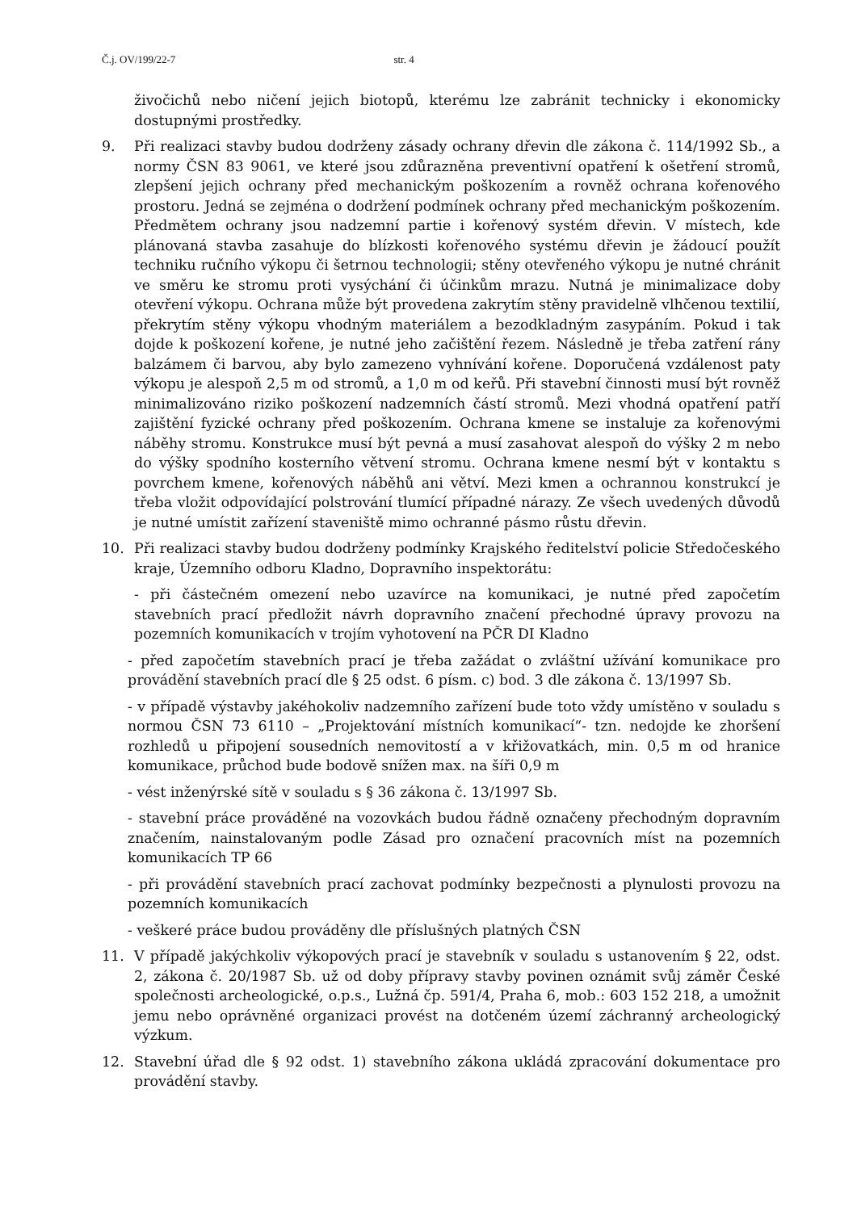Č.j. OV/199/22-7 str. 4
živočichů nebo ničení jejich biotopů, kterému lze zabránit technicky i ekonomicky dostupnými prostředky.
9. Při realizaci stavby budou dodrženy zásady ochrany dřevin dle zákona č. 114/1992 Sb., a normy ČSN 83 9061, ve které jsou zdůrazněna preventivní opatření k ošetření stromů, zlepšení jejich ochrany před mechanickým poškozením a rovněž ochrana kořenového prostoru. Jedná se zejména o dodržení podmínek ochrany před mechanickým poškozením. Předmětem ochrany jsou nadzemní partie i kořenový systém dřevin. V místech, kde plánovaná stavba zasahuje do blízkosti kořenového systému dřevin je žádoucí použít techniku ručního výkopu či šetrnou technologii; stěny otevřeného výkopu je nutné chránit ve směru ke stromu proti vysýchání či účinkům mrazu. Nutná je minimalizace doby otevření výkopu. Ochrana může být provedena zakrytím stěny pravidelně vlhčenou textilií, překrytím stěny výkopu vhodným materiálem a bezodkladným zasypáním. Pokud i tak dojde k poškození kořene, je nutné jeho začištění řezem. Následně je třeba zatření rány balzámem či barvou, aby bylo zamezeno vyhnívání kořene. Doporučená vzdálenost paty výkopu je alespoň 2,5 m od stromů, a 1,0 m od keřů. Při stavební činnosti musí být rovněž minimalizováno riziko poškození nadzemních částí stromů. Mezi vhodná opatření patří zajištění fyzické ochrany před poškozením. Ochrana kmene se instaluje za kořenovými náběhy stromu. Konstrukce musí být pevná a musí zasahovat alespoň do výšky 2 m nebo do výšky spodního kosterního větvení stromu. Ochrana kmene nesmí být v kontaktu s povrchem kmene, kořenových náběhů ani větví. Mezi kmen a ochrannou konstrukcí je třeba vložit odpovídající polstrování tlumící případné nárazy. Ze všech uvedených důvodů je nutné umístit zařízení staveniště mimo ochranné pásmo růstu dřevin.
10. Při realizaci stavby budou dodrženy podmínky Krajského ředitelství policie Středočeského kraje, Územního odboru Kladno, Dopravního inspektorátu:
- při částečném omezení nebo uzavírce na komunikaci, je nutné před započetím stavebních prací předložit návrh dopravního značení přechodné úpravy provozu na pozemních komunikacích v trojím vyhotovení na PČR DI Kladno
- před započetím stavebních prací je třeba zažádat o zvláštní užívání komunikace pro provádění stavebních prací dle § 25 odst. 6 písm. c) bod. 3 dle zákona č. 13/1997 Sb.
- v případě výstavby jakéhokoliv nadzemního zařízení bude toto vždy umístěno v souladu s normou ČSN 73 6110 – „Projektování místních komunikací“- tzn. nedojde ke zhoršení rozhledů u připojení sousedních nemovitostí a v křižovatkách, min. 0,5 m od hranice komunikace, průchod bude bodově snížen max. na šíři 0,9 m
- vést inženýrské sítě v souladu s § 36 zákona č. 13/1997 Sb.
- stavební práce prováděné na vozovkách budou řádně označeny přechodným dopravním značením, nainstalovaným podle Zásad pro označení pracovních míst na pozemních komunikacích TP 66
- při provádění stavebních prací zachovat podmínky bezpečnosti a plynulosti provozu na pozemních komunikacích
- veškeré práce budou prováděny dle příslušných platných ČSN
11. V případě jakýchkoliv výkopových prací je stavebník v souladu s ustanovením § 22, odst. 2, zákona č. 20/1987 Sb. už od doby přípravy stavby povinen oznámit svůj záměr České společnosti archeologické, o.p.s., Lužná čp. 591/4, Praha 6, mob.: 603 152 218, a umožnit jemu nebo oprávněné organizaci provést na dotčeném území záchranný archeologický výzkum.
12. Stavební úřad dle § 92 odst. 1) stavebního zákona ukládá zpracování dokumentace pro provádění stavby.